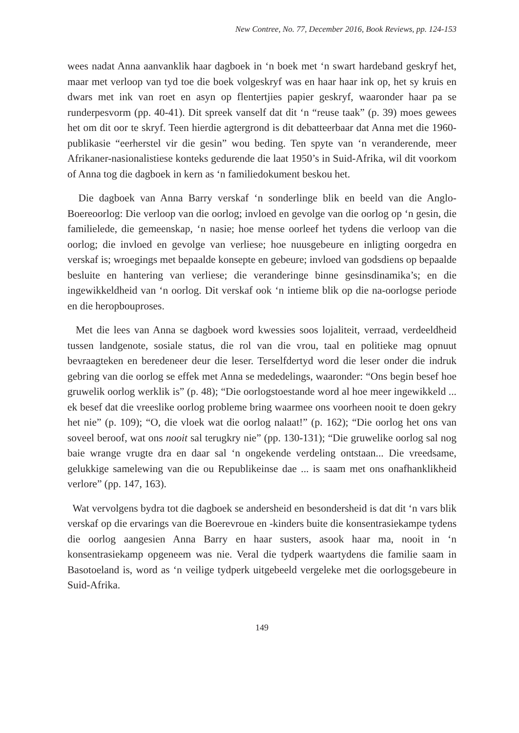New Contree, No. 77, December 2016, Book Reviews, pp. 124-153
wees nadat Anna aanvanklik haar dagboek in ‘n boek met ‘n swart hardeband geskryf het, maar met verloop van tyd toe die boek volgeskryf was en haar haar ink op, het sy kruis en dwars met ink van roet en asyn op flentertjies papier geskryf, waaronder haar pa se runderpesvorm (pp. 40-41). Dit spreek vanself dat dit ‘n “reuse taak” (p. 39) moes gewees het om dit oor te skryf. Teen hierdie agtergrond is dit debatteerbaar dat Anna met die 1960-publikasie “eerherstel vir die gesin” wou beding. Ten spyte van ‘n veranderende, meer Afrikaner-nasionalistiese konteks gedurende die laat 1950’s in Suid-Afrika, wil dit voorkom of Anna tog die dagboek in kern as ‘n familiedokument beskou het.
Die dagboek van Anna Barry verskaf ‘n sonderlinge blik en beeld van die Anglo-Boereoorlog: Die verloop van die oorlog; invloed en gevolge van die oorlog op ‘n gesin, die familielede, die gemeenskap, ‘n nasie; hoe mense oorleef het tydens die verloop van die oorlog; die invloed en gevolge van verliese; hoe nuusgebeure en inligting oorgedra en verskaf is; wroegings met bepaalde konsepte en gebeure; invloed van godsdiens op bepaalde besluite en hantering van verliese; die veranderinge binne gesinsdinamika’s; en die ingewikkeldheid van ‘n oorlog. Dit verskaf ook ‘n intieme blik op die na-oorlogse periode en die heropbouproses.
Met die lees van Anna se dagboek word kwessies soos lojaliteit, verraad, verdeeldheid tussen landgenote, sosiale status, die rol van die vrou, taal en politieke mag opnuut bevraagteken en beredeneer deur die leser. Terselfdertyd word die leser onder die indruk gebring van die oorlog se effek met Anna se mededelings, waaronder: “Ons begin besef hoe gruwelik oorlog werklik is” (p. 48); “Die oorlogstoestande word al hoe meer ingewikkeld ... ek besef dat die vreeslike oorlog probleme bring waarmee ons voorheen nooit te doen gekry het nie” (p. 109); “O, die vloek wat die oorlog nalaat!” (p. 162); “Die oorlog het ons van soveel beroof, wat ons nooit sal terugkry nie” (pp. 130-131); “Die gruwelike oorlog sal nog baie wrange vrugte dra en daar sal ‘n ongekende verdeling ontstaan... Die vreedsame, gelukkige samelewing van die ou Republikeinse dae ... is saam met ons onafhanklikheid verlore” (pp. 147, 163).
Wat vervolgens bydra tot die dagboek se andersheid en besondersheid is dat dit ‘n vars blik verskaf op die ervarings van die Boerevroue en -kinders buite die konsentrasiekampe tydens die oorlog aangesien Anna Barry en haar susters, asook haar ma, nooit in ‘n konsentrasiekamp opgeneem was nie. Veral die tydperk waartydens die familie saam in Basotoeland is, word as ‘n veilige tydperk uitgebeeld vergeleke met die oorlogsgebeure in Suid-Afrika.
149